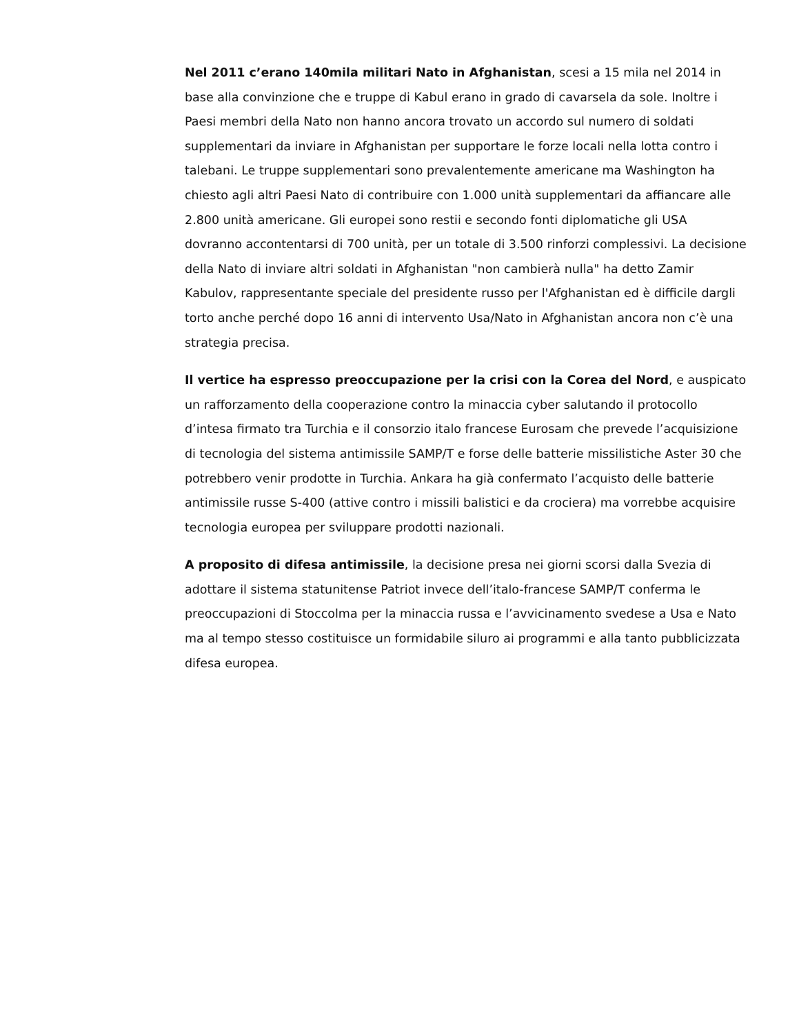Nel 2011 c’erano 140mila militari Nato in Afghanistan, scesi a 15 mila nel 2014 in base alla convinzione che e truppe di Kabul erano in grado di cavarsela da sole. Inoltre i Paesi membri della Nato non hanno ancora trovato un accordo sul numero di soldati supplementari da inviare in Afghanistan per supportare le forze locali nella lotta contro i talebani. Le truppe supplementari sono prevalentemente americane ma Washington ha chiesto agli altri Paesi Nato di contribuire con 1.000 unità supplementari da affiancare alle 2.800 unità americane. Gli europei sono restii e secondo fonti diplomatiche gli USA dovranno accontentarsi di 700 unità, per un totale di 3.500 rinforzi complessivi. La decisione della Nato di inviare altri soldati in Afghanistan "non cambierà nulla" ha detto Zamir Kabulov, rappresentante speciale del presidente russo per l'Afghanistan ed è difficile dargli torto anche perché dopo 16 anni di intervento Usa/Nato in Afghanistan ancora non c’è una strategia precisa.
Il vertice ha espresso preoccupazione per la crisi con la Corea del Nord, e auspicato un rafforzamento della cooperazione contro la minaccia cyber salutando il protocollo d’intesa firmato tra Turchia e il consorzio italo francese Eurosam che prevede l’acquisizione di tecnologia del sistema antimissile SAMP/T e forse delle batterie missilistiche Aster 30 che potrebbero venir prodotte in Turchia. Ankara ha già confermato l’acquisto delle batterie antimissile russe S-400 (attive contro i missili balistici e da crociera) ma vorrebbe acquisire tecnologia europea per sviluppare prodotti nazionali.
A proposito di difesa antimissile, la decisione presa nei giorni scorsi dalla Svezia di adottare il sistema statunitense Patriot invece dell’italo-francese SAMP/T conferma le preoccupazioni di Stoccolma per la minaccia russa e l’avvicinamento svedese a Usa e Nato ma al tempo stesso costituisce un formidabile siluro ai programmi e alla tanto pubblicizzata difesa europea.